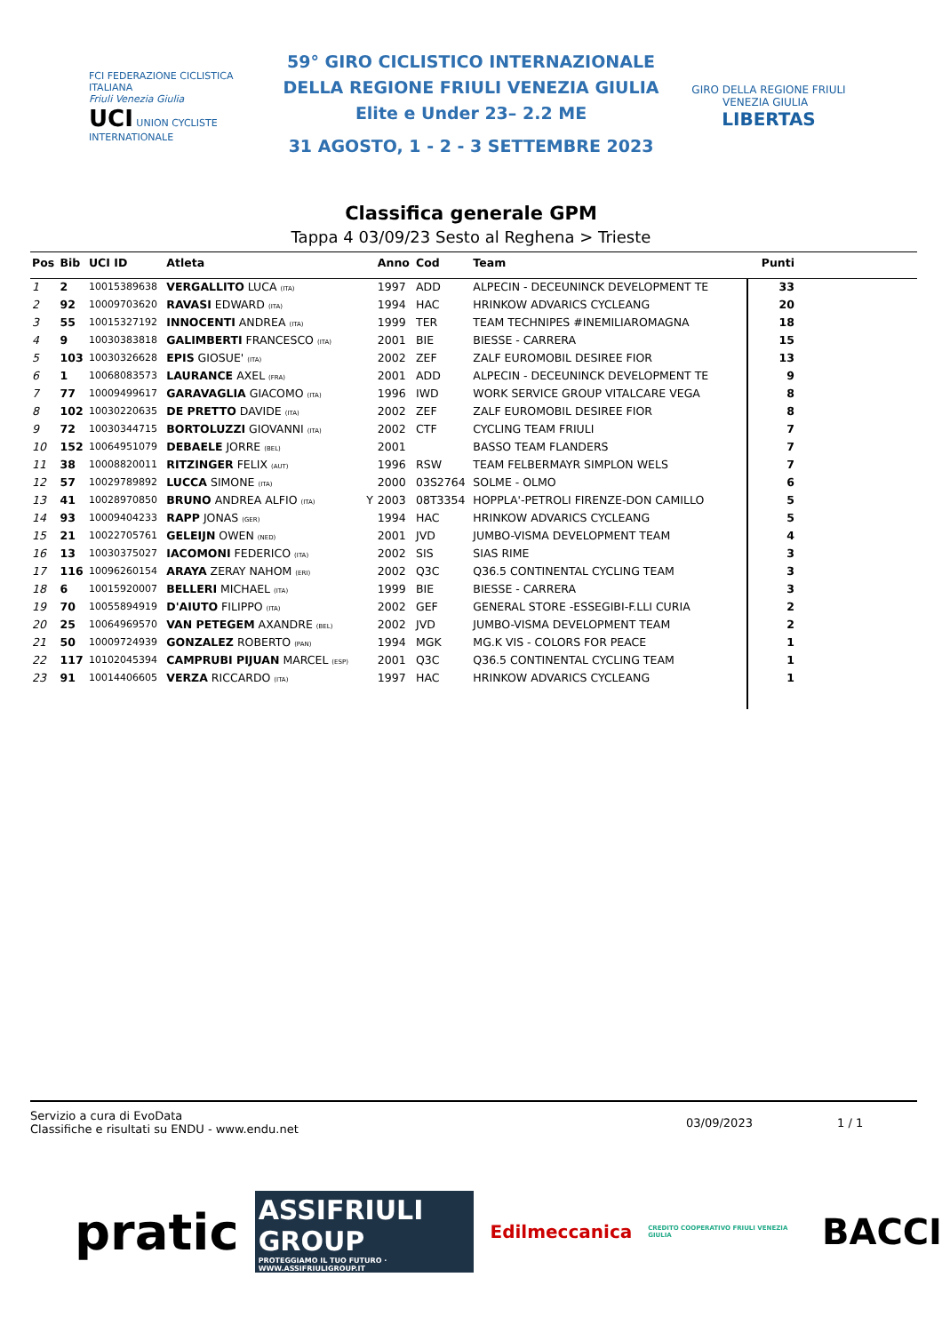FCI FEDERAZIONE CICLISTICA ITALIANA
Friuli Venezia Giulia
UCI UNION CYCLISTE INTERNATIONALE
59° GIRO CICLISTICO INTERNAZIONALE
DELLA REGIONE FRIULI VENEZIA GIULIA
Elite e Under 23– 2.2 ME
31 AGOSTO, 1 - 2 - 3 SETTEMBRE 2023
GIRO DELLA REGIONE FRIULI VENEZIA GIULIA LIBERTAS
Classifica generale GPM
Tappa 4 03/09/23 Sesto al Reghena > Trieste
| Pos | Bib | UCI ID | Atleta | | Anno | Cod | Team | Punti |
| --- | --- | --- | --- | --- | --- | --- | --- | --- |
| 1 | 2 | 10015389638 | VERGALLITO LUCA (ITA) | | 1997 | ADD | ALPECIN - DECEUNINCK DEVELOPMENT TE | 33 |
| 2 | 92 | 10009703620 | RAVASI EDWARD (ITA) | | 1994 | HAC | HRINKOW ADVARICS CYCLEANG | 20 |
| 3 | 55 | 10015327192 | INNOCENTI ANDREA (ITA) | | 1999 | TER | TEAM TECHNIPES #INEMILIAROMAGNA | 18 |
| 4 | 9 | 10030383818 | GALIMBERTI FRANCESCO (ITA) | | 2001 | BIE | BIESSE - CARRERA | 15 |
| 5 | 103 | 10030326628 | EPIS GIOSUE' (ITA) | | 2002 | ZEF | ZALF EUROMOBIL DESIREE FIOR | 13 |
| 6 | 1 | 10068083573 | LAURANCE AXEL (FRA) | | 2001 | ADD | ALPECIN - DECEUNINCK DEVELOPMENT TE | 9 |
| 7 | 77 | 10009499617 | GARAVAGLIA GIACOMO (ITA) | | 1996 | IWD | WORK SERVICE GROUP VITALCARE VEGA | 8 |
| 8 | 102 | 10030220635 | DE PRETTO DAVIDE (ITA) | | 2002 | ZEF | ZALF EUROMOBIL DESIREE FIOR | 8 |
| 9 | 72 | 10030344715 | BORTOLUZZI GIOVANNI (ITA) | | 2002 | CTF | CYCLING TEAM FRIULI | 7 |
| 10 | 152 | 10064951079 | DEBAELE JORRE (BEL) | | 2001 | | BASSO TEAM FLANDERS | 7 |
| 11 | 38 | 10008820011 | RITZINGER FELIX (AUT) | | 1996 | RSW | TEAM FELBERMAYR SIMPLON WELS | 7 |
| 12 | 57 | 10029789892 | LUCCA SIMONE (ITA) | | 2000 | 03S2764 | SOLME - OLMO | 6 |
| 13 | 41 | 10028970850 | BRUNO ANDREA ALFIO (ITA) | Y | 2003 | 08T3354 | HOPPLA'-PETROLI FIRENZE-DON CAMILLO | 5 |
| 14 | 93 | 10009404233 | RAPP JONAS (GER) | | 1994 | HAC | HRINKOW ADVARICS CYCLEANG | 5 |
| 15 | 21 | 10022705761 | GELEIJN OWEN (NED) | | 2001 | JVD | JUMBO-VISMA DEVELOPMENT TEAM | 4 |
| 16 | 13 | 10030375027 | IACOMONI FEDERICO (ITA) | | 2002 | SIS | SIAS RIME | 3 |
| 17 | 116 | 10096260154 | ARAYA ZERAY NAHOM (ERI) | | 2002 | Q3C | Q36.5 CONTINENTAL CYCLING TEAM | 3 |
| 18 | 6 | 10015920007 | BELLERI MICHAEL (ITA) | | 1999 | BIE | BIESSE - CARRERA | 3 |
| 19 | 70 | 10055894919 | D'AIUTO FILIPPO (ITA) | | 2002 | GEF | GENERAL STORE -ESSEGIBI-F.LLI CURIA | 2 |
| 20 | 25 | 10064969570 | VAN PETEGEM AXANDRE (BEL) | | 2002 | JVD | JUMBO-VISMA DEVELOPMENT TEAM | 2 |
| 21 | 50 | 10009724939 | GONZALEZ ROBERTO (PAN) | | 1994 | MGK | MG.K VIS - COLORS FOR PEACE | 1 |
| 22 | 117 | 10102045394 | CAMPRUBI PIJUAN MARCEL (ESP) | | 2001 | Q3C | Q36.5 CONTINENTAL CYCLING TEAM | 1 |
| 23 | 91 | 10014406605 | VERZA RICCARDO (ITA) | | 1997 | HAC | HRINKOW ADVARICS CYCLEANG | 1 |
Servizio a cura di EvoData
Classifiche e risultati su ENDU - www.endu.net
03/09/2023 1 / 1
pratic
ASSIFRIULI GROUP
PROTEGGIAMO IL TUO FUTURO · WWW.ASSIFRIULIGROUP.IT
Edilmeccanica
CREDITO COOPERATIVO FRIULI VENEZIA GIULIA
BACCI